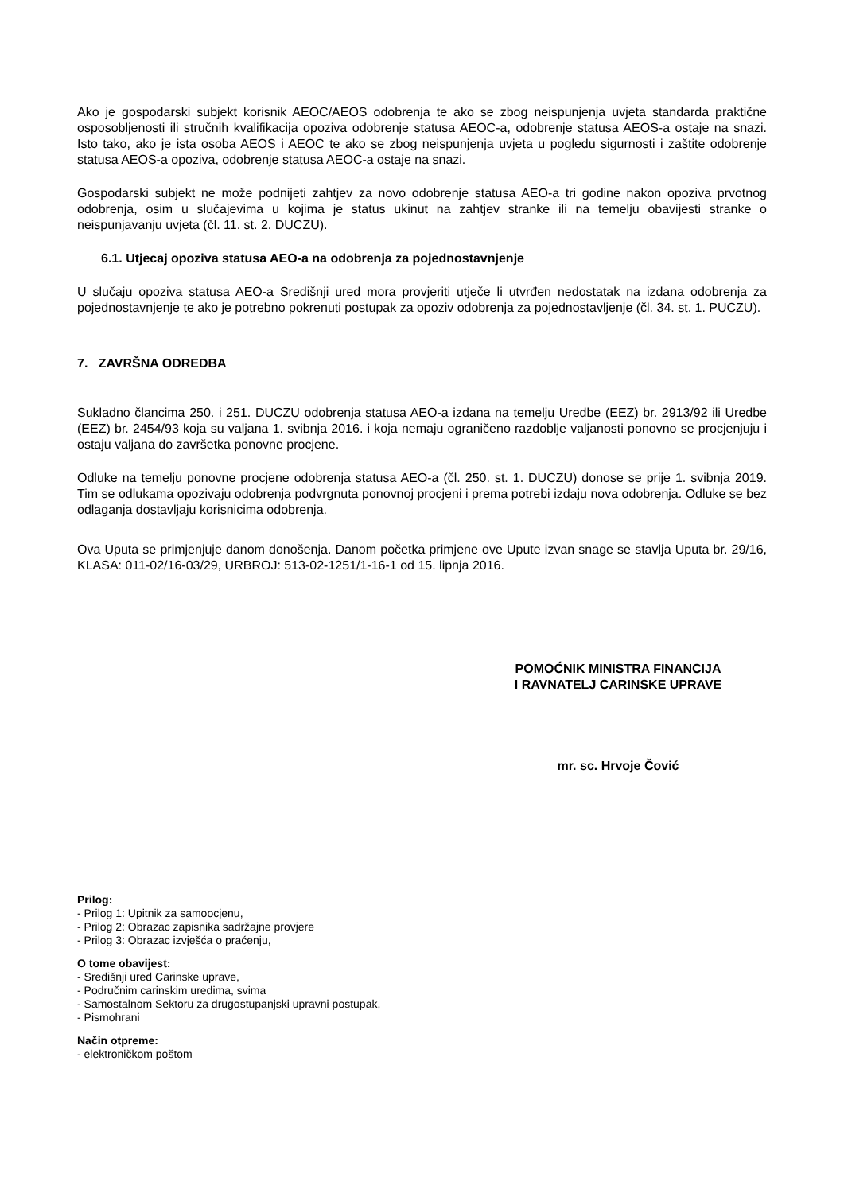Ako je gospodarski subjekt korisnik AEOC/AEOS odobrenja te ako se zbog neispunjenja uvjeta standarda praktične osposobljenosti ili stručnih kvalifikacija opoziva odobrenje statusa AEOC-a, odobrenje statusa AEOS-a ostaje na snazi. Isto tako, ako je ista osoba AEOS i AEOC te ako se zbog neispunjenja uvjeta u pogledu sigurnosti i zaštite odobrenje statusa AEOS-a opoziva, odobrenje statusa AEOC-a ostaje na snazi.
Gospodarski subjekt ne može podnijeti zahtjev za novo odobrenje statusa AEO-a tri godine nakon opoziva prvotnog odobrenja, osim u slučajevima u kojima je status ukinut na zahtjev stranke ili na temelju obavijesti stranke o neispunjavanju uvjeta (čl. 11. st. 2. DUCZU).
6.1. Utjecaj opoziva statusa AEO-a na odobrenja za pojednostavnjenje
U slučaju opoziva statusa AEO-a Središnji ured mora provjeriti utječe li utvrđen nedostatak na izdana odobrenja za pojednostavnjenje te ako je potrebno pokrenuti postupak za opoziv odobrenja za pojednostavljenje (čl. 34. st. 1. PUCZU).
7. ZAVRŠNA ODREDBA
Sukladno člancima 250. i 251. DUCZU odobrenja statusa AEO-a izdana na temelju Uredbe (EEZ) br. 2913/92 ili Uredbe (EEZ) br. 2454/93 koja su valjana 1. svibnja 2016. i koja nemaju ograničeno razdoblje valjanosti ponovno se procjenjuju i ostaju valjana do završetka ponovne procjene.
Odluke na temelju ponovne procjene odobrenja statusa AEO-a (čl. 250. st. 1. DUCZU) donose se prije 1. svibnja 2019. Tim se odlukama opozivaju odobrenja podvrgnuta ponovnoj procjeni i prema potrebi izdaju nova odobrenja. Odluke se bez odlaganja dostavljaju korisnicima odobrenja.
Ova Uputa se primjenjuje danom donošenja. Danom početka primjene ove Upute izvan snage se stavlja Uputa br. 29/16, KLASA: 011-02/16-03/29, URBROJ: 513-02-1251/1-16-1 od 15. lipnja 2016.
POMOĆNIK MINISTRA FINANCIJA
I RAVNATELJ CARINSKE UPRAVE
mr. sc. Hrvoje Čović
Prilog:
- Prilog 1: Upitnik za samoocjenu,
- Prilog 2: Obrazac zapisnika sadržajne provjere
- Prilog 3: Obrazac izvješća o praćenju,
O tome obavijest:
- Središnji ured Carinske uprave,
- Područnim carinskim uredima, svima
- Samostalnom Sektoru za drugostupanjski upravni postupak,
- Pismohrani
Način otpreme:
- elektroničkom poštom